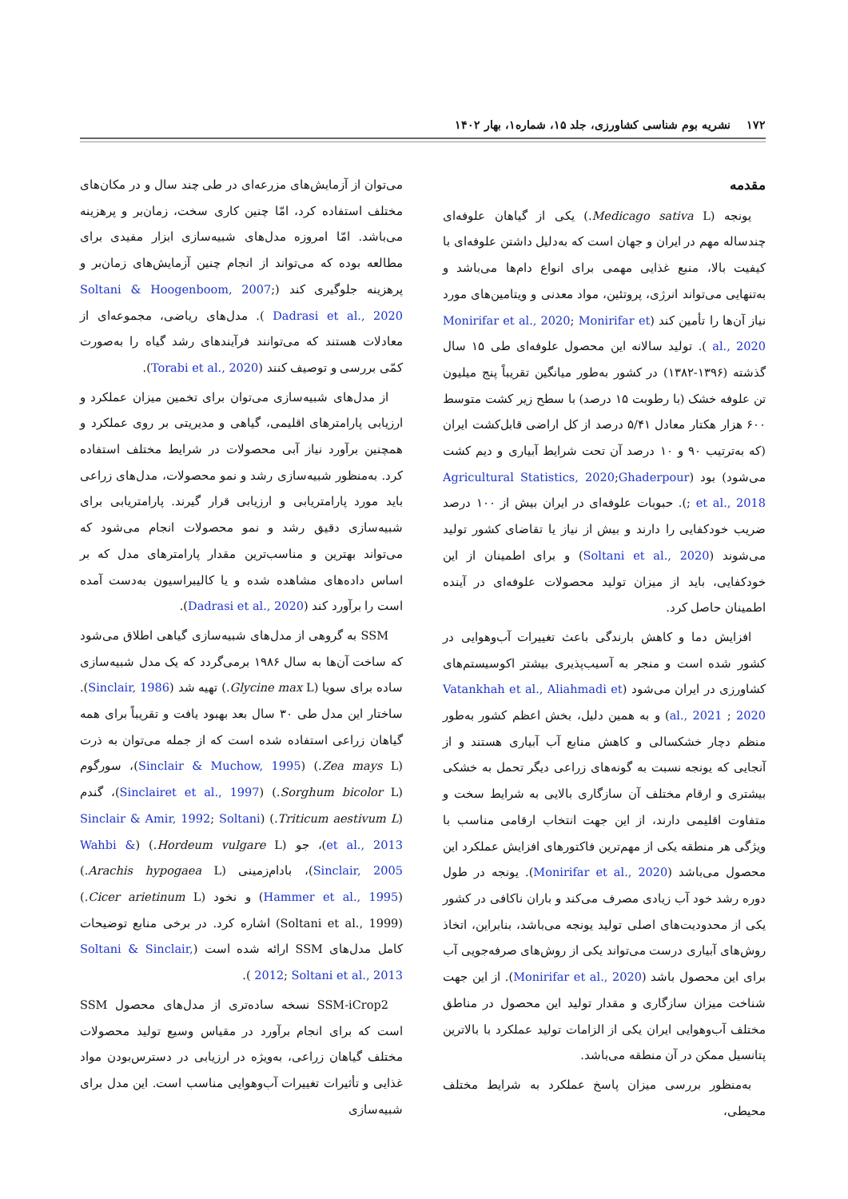۱۷۲ نشریه بوم شناسی کشاورزی، جلد ۱۵، شماره۱، بهار ۱۴۰۲
مقدمه
یونجه (Medicago sativa L.) یکی از گیاهان علوفه‌ای چندساله مهم در ایران و جهان است که به‌دلیل داشتن علوفه‌ای با کیفیت بالا، منبع غذایی مهمی برای انواع دام‌ها می‌باشد و به‌تنهایی می‌تواند انرژی، پروتئین، مواد معدنی و ویتامین‌های مورد نیاز آن‌ها را تأمین کند (Monirifar et al., 2020; Monirifar et al., 2020 ). تولید سالانه این محصول علوفه‌ای طی ۱۵ سال گذشته (۱۳۹۶-۱۳۸۲) در کشور به‌طور میانگین تقریباً پنج میلیون تن علوفه خشک (با رطوبت ۱۵ درصد) با سطح زیر کشت متوسط ۶۰۰ هزار هکتار معادل ۵/۴۱ درصد از کل اراضی قابل‌کشت ایران (که به‌ترتیب ۹۰ و ۱۰ درصد آن تحت شرایط آبیاری و دیم کشت می‌شود) بود (Agricultural Statistics, 2020;Ghaderpour et al., 2018 ;). حبوبات علوفه‌ای در ایران بیش از ۱۰۰ درصد ضریب خودکفایی را دارند و بیش از نیاز یا تقاضای کشور تولید می‌شوند (Soltani et al., 2020) و برای اطمینان از این خودکفایی، باید از میزان تولید محصولات علوفه‌ای در آینده اطمینان حاصل کرد.
افزایش دما و کاهش بارندگی باعث تغییرات آب‌وهوایی در کشور شده است و منجر به آسیب‌پذیری بیشتر اکوسیستم‌های کشاورزی در ایران می‌شود (Vatankhah et al., Aliahmadi et al., 2021 ; 2020) و به همین دلیل، بخش اعظم کشور به‌طور منظم دچار خشکسالی و کاهش منابع آب آبیاری هستند و از آنجایی که یونجه نسبت به گونه‌های زراعی دیگر تحمل به خشکی بیشتری و ارقام مختلف آن سازگاری بالایی به شرایط سخت و متفاوت اقلیمی دارند، از این جهت انتخاب ارقامی مناسب با ویژگی هر منطقه یکی از مهم‌ترین فاکتورهای افزایش عملکرد این محصول می‌باشد (Monirifar et al., 2020). یونجه در طول دوره رشد خود آب زیادی مصرف می‌کند و باران ناکافی در کشور یکی از محدودیت‌های اصلی تولید یونجه می‌باشد، بنابراین، اتخاذ روش‌های آبیاری درست می‌تواند یکی از روش‌های صرفه‌جویی آب برای این محصول باشد (Monirifar et al., 2020). از این جهت شناخت میزان سازگاری و مقدار تولید این محصول در مناطق مختلف آب‌وهوایی ایران یکی از الزامات تولید عملکرد با بالاترین پتانسیل ممکن در آن منطقه می‌باشد.
به‌منظور بررسی میزان پاسخ عملکرد به شرایط مختلف محیطی،
می‌توان از آزمایش‌های مزرعه‌ای در طی چند سال و در مکان‌های مختلف استفاده کرد، امّا چنین کاری سخت، زمان‌بر و پرهزینه می‌باشد. امّا امروزه مدل‌های شبیه‌سازی ابزار مفیدی برای مطالعه بوده که می‌تواند از انجام چنین آزمایش‌های زمان‌بر و پرهزینه جلوگیری کند (Soltani & Hoogenboom, 2007; Dadrasi et al., 2020 ). مدل‌های ریاضی، مجموعه‌ای از معادلات هستند که می‌توانند فرآیندهای رشد گیاه را به‌صورت کمّی بررسی و توصیف کنند (Torabi et al., 2020).
از مدل‌های شبیه‌سازی می‌توان برای تخمین میزان عملکرد و ارزیابی پارامترهای اقلیمی، گیاهی و مدیریتی بر روی عملکرد و همچنین برآورد نیاز آبی محصولات در شرایط مختلف استفاده کرد. به‌منظور شبیه‌سازی رشد و نمو محصولات، مدل‌های زراعی باید مورد پارامتریابی و ارزیابی قرار گیرند. پارامتریابی برای شبیه‌سازی دقیق رشد و نمو محصولات انجام می‌شود که می‌تواند بهترین و مناسب‌ترین مقدار پارامترهای مدل که بر اساس داده‌های مشاهده شده و یا کالیبراسیون به‌دست آمده است را برآورد کند (Dadrasi et al., 2020).
SSM به گروهی از مدل‌های شبیه‌سازی گیاهی اطلاق می‌شود که ساخت آن‌ها به سال ۱۹۸۶ برمی‌گردد که یک مدل شبیه‌سازی ساده برای سویا (Glycine max L.) تهیه شد (Sinclair, 1986). ساختار این مدل طی ۳۰ سال بعد بهبود یافت و تقریباً برای همه گیاهان زراعی استفاده شده است که از جمله می‌توان به ذرت (Zea mays L.) (Sinclair & Muchow, 1995)، سورگوم (Sorghum bicolor L.) (Sinclairet et al., 1997)، گندم (Triticum aestivum L.) (Sinclair & Amir, 1992; Soltani et al., 2013)، جو (Hordeum vulgare L.) (Wahbi & Sinclair, 2005)، بادام‌زمینی (Arachis hypogaea L.) (Hammer et al., 1995) و نخود (Cicer arietinum L.) (Soltani et al., 1999) اشاره کرد. در برخی منابع توضیحات کامل مدل‌های SSM ارائه شده است (Soltani & Sinclair, 2012; Soltani et al., 2013 ).
SSM-iCrop2 نسخه ساده‌تری از مدل‌های محصول SSM است که برای انجام برآورد در مقیاس وسیع تولید محصولات مختلف گیاهان زراعی، به‌ویژه در ارزیابی در دسترس‌بودن مواد غذایی و تأثیرات تغییرات آب‌وهوایی مناسب است. این مدل برای شبیه‌سازی